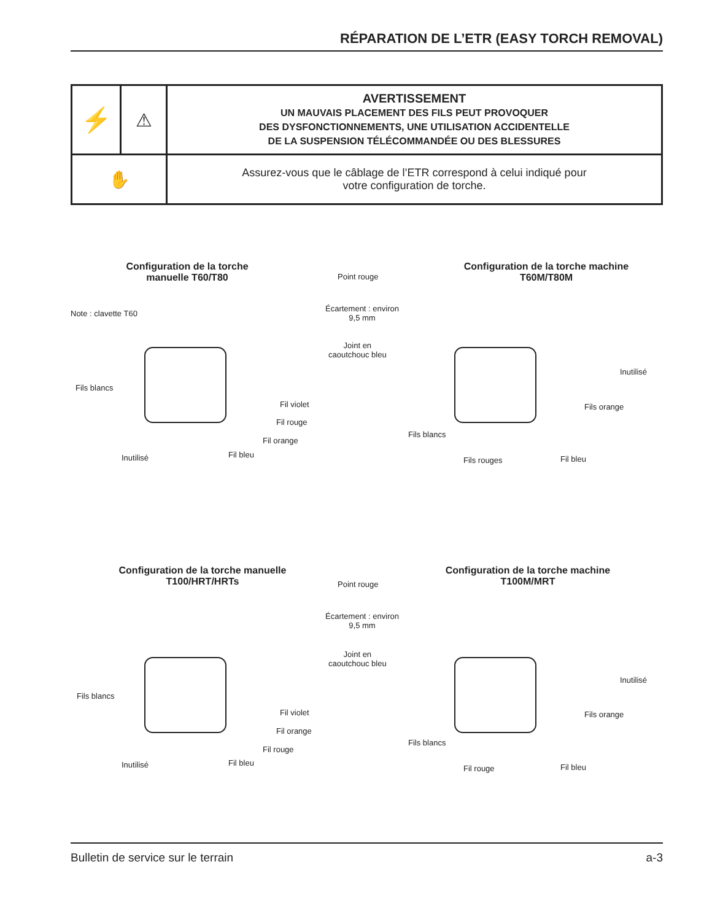RÉPARATION DE L’ETR (EASY TORCH REMOVAL)
| ⚡ | ⚠ | AVERTISSEMENT UN MAUVAIS PLACEMENT DES FILS PEUT PROVOQUER DES DYSFONCTIONNEMENTS, UNE UTILISATION ACCIDENTELLE DE LA SUSPENSION TÉLÉCOMMANDÉE OU DES BLESSURES |
| ✋ | | Assurez-vous que le câblage de l’ETR correspond à celui indiqué pour votre configuration de torche. |
Configuration de la torche
manuelle T60/T80
Configuration de la torche machine
T60M/T80M
Point rouge
Écartement : environ
9,5 mm
Joint en
caoutchouc bleu
Note : clavette T60
Fils blancs
Fil violet
Fil rouge
Fil orange
Fil bleu
Inutilisé
Inutilisé
Fils orange
Fils blancs
Fils rouges Fil bleu
Configuration de la torche manuelle
T100/HRT/HRTs
Configuration de la torche machine
T100M/MRT
Point rouge
Écartement : environ
9,5 mm
Joint en
caoutchouc bleu
Fils blancs
Fil violet
Fil orange
Fil rouge
Fil bleu
Inutilisé
Inutilisé
Fils orange
Fils blancs
Fil rouge Fil bleu
Bulletin de service sur le terrain a-3